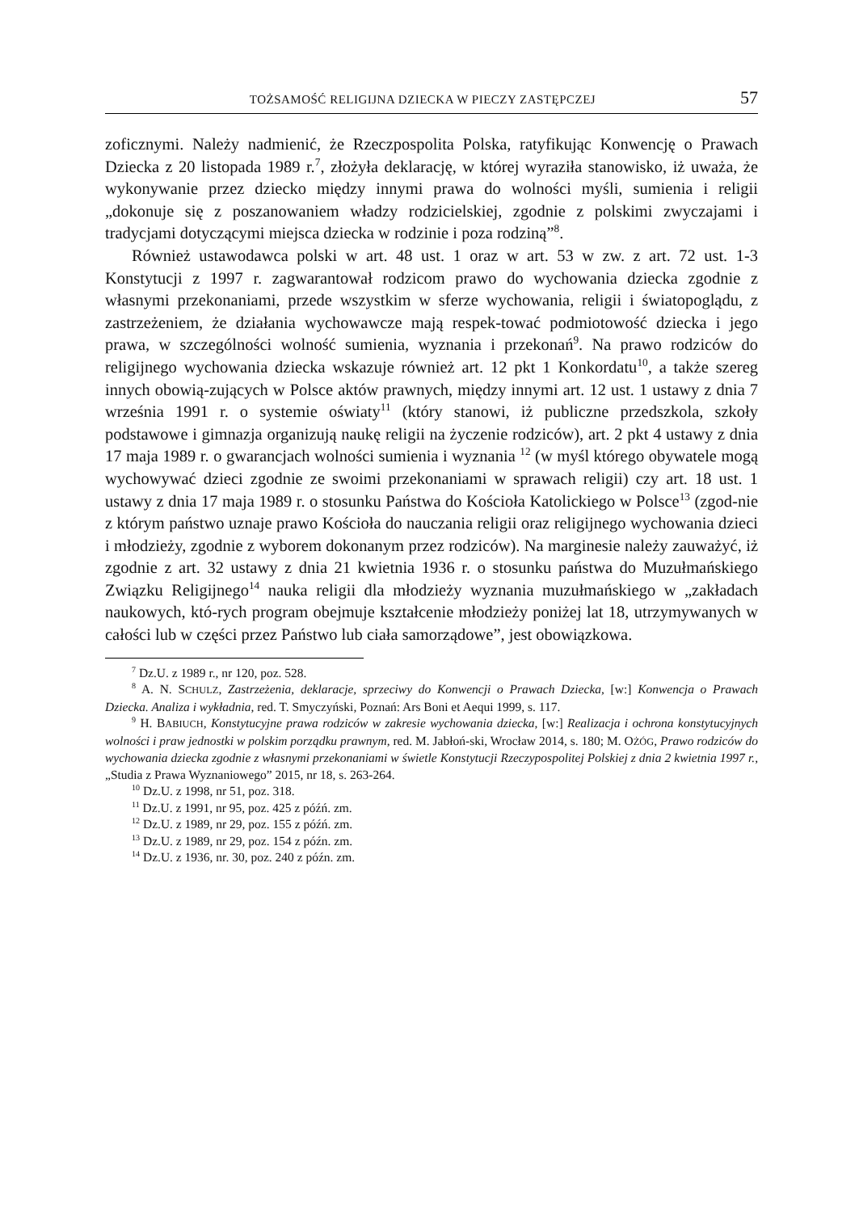TOŻSAMOŚĆ RELIGIJNA DZIECKA W PIECZY ZASTĘPCZEJ 57
zoficznymi. Należy nadmienić, że Rzeczpospolita Polska, ratyfikując Konwencję o Prawach Dziecka z 20 listopada 1989 r.<sup>7</sup>, złożyła deklarację, w której wyraziła stanowisko, iż uważa, że wykonywanie przez dziecko między innymi prawa do wolności myśli, sumienia i religii „dokonuje się z poszanowaniem władzy rodzicielskiej, zgodnie z polskimi zwyczajami i tradycjami dotyczącymi miejsca dziecka w rodzinie i poza rodziną”<sup>8</sup>.
Również ustawodawca polski w art. 48 ust. 1 oraz w art. 53 w zw. z art. 72 ust. 1-3 Konstytucji z 1997 r. zagwarantował rodzicom prawo do wychowania dziecka zgodnie z własnymi przekonaniami, przede wszystkim w sferze wychowania, religii i światopoglądu, z zastrzeżeniem, że działania wychowawcze mają respek-tować podmiotowość dziecka i jego prawa, w szczególności wolność sumienia, wyznania i przekonań<sup>9</sup>. Na prawo rodziców do religijnego wychowania dziecka wskazuje również art. 12 pkt 1 Konkordatu<sup>10</sup>, a także szereg innych obowią-zujących w Polsce aktów prawnych, między innymi art. 12 ust. 1 ustawy z dnia 7 września 1991 r. o systemie oświaty<sup>11</sup> (który stanowi, iż publiczne przedszkola, szkoły podstawowe i gimnazja organizują naukę religii na życzenie rodziców), art. 2 pkt 4 ustawy z dnia 17 maja 1989 r. o gwarancjach wolności sumienia i wyznania <sup>12</sup> (w myśl którego obywatele mogą wychowywać dzieci zgodnie ze swoimi przekonaniami w sprawach religii) czy art. 18 ust. 1 ustawy z dnia 17 maja 1989 r. o stosunku Państwa do Kościoła Katolickiego w Polsce<sup>13</sup> (zgod-nie z którym państwo uznaje prawo Kościoła do nauczania religii oraz religijnego wychowania dzieci i młodzieży, zgodnie z wyborem dokonanym przez rodziców). Na marginesie należy zauważyć, iż zgodnie z art. 32 ustawy z dnia 21 kwietnia 1936 r. o stosunku państwa do Muzułmańskiego Związku Religijnego<sup>14</sup> nauka religii dla młodzieży wyznania muzułmańskiego w „zakładach naukowych, któ-rych program obejmuje kształcenie młodzieży poniżej lat 18, utrzymywanych w całości lub w części przez Państwo lub ciała samorządowe”, jest obowiązkowa.
<sup>7</sup> Dz.U. z 1989 r., nr 120, poz. 528.
<sup>8</sup> A. N. SCHULZ, Zastrzeżenia, deklaracje, sprzeciwy do Konwencji o Prawach Dziecka, [w:] Konwencja o Prawach Dziecka. Analiza i wykładnia, red. T. Smyczyński, Poznań: Ars Boni et Aequi 1999, s. 117.
<sup>9</sup> H. BABIUCH, Konstytucyjne prawa rodziców w zakresie wychowania dziecka, [w:] Realizacja i ochrona konstytucyjnych wolności i praw jednostki w polskim porządku prawnym, red. M. Jabłoń-ski, Wrocław 2014, s. 180; M. OŻÓG, Prawo rodziców do wychowania dziecka zgodnie z własnymi przekonaniami w świetle Konstytucji Rzeczypospolitej Polskiej z dnia 2 kwietnia 1997 r., „Studia z Prawa Wyznaniowego” 2015, nr 18, s. 263-264.
<sup>10</sup> Dz.U. z 1998, nr 51, poz. 318.
<sup>11</sup> Dz.U. z 1991, nr 95, poz. 425 z późń. zm.
<sup>12</sup> Dz.U. z 1989, nr 29, poz. 155 z późń. zm.
<sup>13</sup> Dz.U. z 1989, nr 29, poz. 154 z późn. zm.
<sup>14</sup> Dz.U. z 1936, nr. 30, poz. 240 z późn. zm.